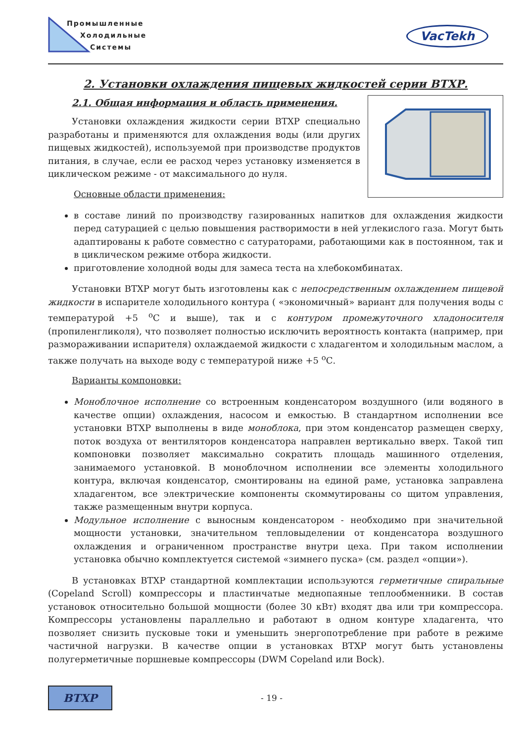Промышленные
Холодильные
Системы
VacTekh
2. Установки охлаждения пищевых жидкостей серии ВТХР.
2.1. Общая информация и область применения.
Установки охлаждения жидкости серии ВТХР специально разработаны и применяются для охлаждения воды (или других пищевых жидкостей), используемой при производстве продуктов питания, в случае, если ее расход через установку изменяется в циклическом режиме - от максимального до нуля.
Основные области применения:
в составе линий по производству газированных напитков для охлаждения жидкости перед сатурацией с целью повышения растворимости в ней углекислого газа. Могут быть адаптированы к работе совместно с сатураторами, работающими как в постоянном, так и в циклическом режиме отбора жидкости.
приготовление холодной воды для замеса теста на хлебокомбинатах.
Установки ВТХР могут быть изготовлены как с непосредственным охлаждением пищевой жидкости в испарителе холодильного контура ( «экономичный» вариант для получения воды с температурой +5 <sup>о</sup>С и выше), так и с контуром промежуточного хладоносителя (пропиленгликоля), что позволяет полностью исключить вероятность контакта (например, при размораживании испарителя) охлаждаемой жидкости с хладагентом и холодильным маслом, а также получать на выходе воду с температурой ниже +5 <sup>о</sup>С.
Варианты компоновки:
Моноблочное исполнение со встроенным конденсатором воздушного (или водяного в качестве опции) охлаждения, насосом и емкостью. В стандартном исполнении все установки ВТХР выполнены в виде моноблока, при этом конденсатор размещен сверху, поток воздуха от вентиляторов конденсатора направлен вертикально вверх. Такой тип компоновки позволяет максимально сократить площадь машинного отделения, занимаемого установкой. В моноблочном исполнении все элементы холодильного контура, включая конденсатор, смонтированы на единой раме, установка заправлена хладагентом, все электрические компоненты скоммутированы со щитом управления, также размещенным внутри корпуса.
Модульное исполнение с выносным конденсатором - необходимо при значительной мощности установки, значительном тепловыделении от конденсатора воздушного охлаждения и ограниченном пространстве внутри цеха. При таком исполнении установка обычно комплектуется системой «зимнего пуска» (см. раздел «опции»).
В установках ВТХР стандартной комплектации используются герметичные спиральные (Copeland Scroll) компрессоры и пластинчатые меднопаяные теплообменники. В состав установок относительно большой мощности (более 30 кВт) входят два или три компрессора. Компрессоры установлены параллельно и работают в одном контуре хладагента, что позволяет снизить пусковые токи и уменьшить энергопотребление при работе в режиме частичной нагрузки. В качестве опции в установках ВТХР могут быть установлены полугерметичные поршневые компрессоры (DWM Copeland или Bock).
ВТХР
- 19 -